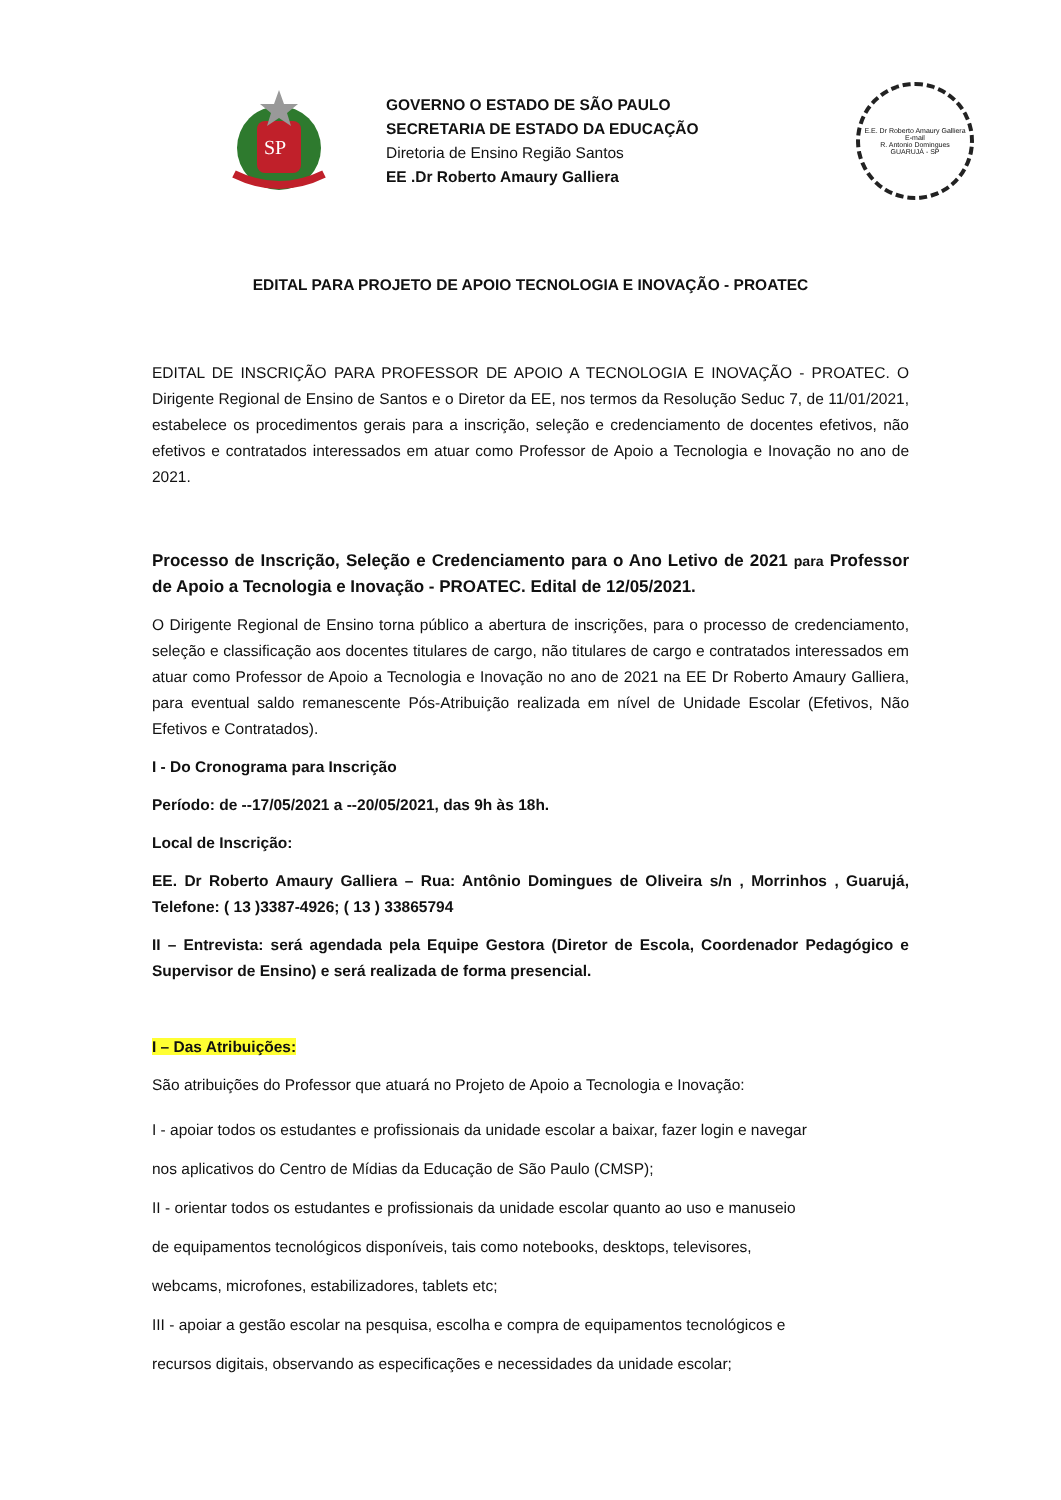SP
GOVERNO O ESTADO DE SÃO PAULO
SECRETARIA DE ESTADO DA EDUCAÇÃO
Diretoria de Ensino Região Santos
EE .Dr Roberto Amaury Galliera
E.E. Dr Roberto Amaury Galliera
E-mail
R. Antonio Domingues
GUARUJÁ - SP
EDITAL PARA PROJETO DE APOIO TECNOLOGIA E INOVAÇÃO - PROATEC
EDITAL DE INSCRIÇÃO PARA PROFESSOR DE APOIO A TECNOLOGIA E INOVAÇÃO - PROATEC. O Dirigente Regional de Ensino de Santos e o Diretor da EE, nos termos da Resolução Seduc 7, de 11/01/2021, estabelece os procedimentos gerais para a inscrição, seleção e credenciamento de docentes efetivos, não efetivos e contratados interessados em atuar como Professor de Apoio a Tecnologia e Inovação no ano de 2021.
Processo de Inscrição, Seleção e Credenciamento para o Ano Letivo de 2021 para Professor de Apoio a Tecnologia e Inovação - PROATEC. Edital de 12/05/2021.
O Dirigente Regional de Ensino torna público a abertura de inscrições, para o processo de credenciamento, seleção e classificação aos docentes titulares de cargo, não titulares de cargo e contratados interessados em atuar como Professor de Apoio a Tecnologia e Inovação no ano de 2021 na EE Dr Roberto Amaury Galliera, para eventual saldo remanescente Pós-Atribuição realizada em nível de Unidade Escolar (Efetivos, Não Efetivos e Contratados).
I - Do Cronograma para Inscrição
Período: de --17/05/2021 a --20/05/2021, das 9h às 18h.
Local de Inscrição:
EE. Dr Roberto Amaury Galliera – Rua: Antônio Domingues de Oliveira s/n , Morrinhos , Guarujá, Telefone: ( 13 )3387-4926; ( 13 ) 33865794
II – Entrevista: será agendada pela Equipe Gestora (Diretor de Escola, Coordenador Pedagógico e Supervisor de Ensino) e será realizada de forma presencial.
I – Das Atribuições:
São atribuições do Professor que atuará no Projeto de Apoio a Tecnologia e Inovação:
I - apoiar todos os estudantes e profissionais da unidade escolar a baixar, fazer login e navegar
nos aplicativos do Centro de Mídias da Educação de São Paulo (CMSP);
II - orientar todos os estudantes e profissionais da unidade escolar quanto ao uso e manuseio
de equipamentos tecnológicos disponíveis, tais como notebooks, desktops, televisores,
webcams, microfones, estabilizadores, tablets etc;
III - apoiar a gestão escolar na pesquisa, escolha e compra de equipamentos tecnológicos e
recursos digitais, observando as especificações e necessidades da unidade escolar;